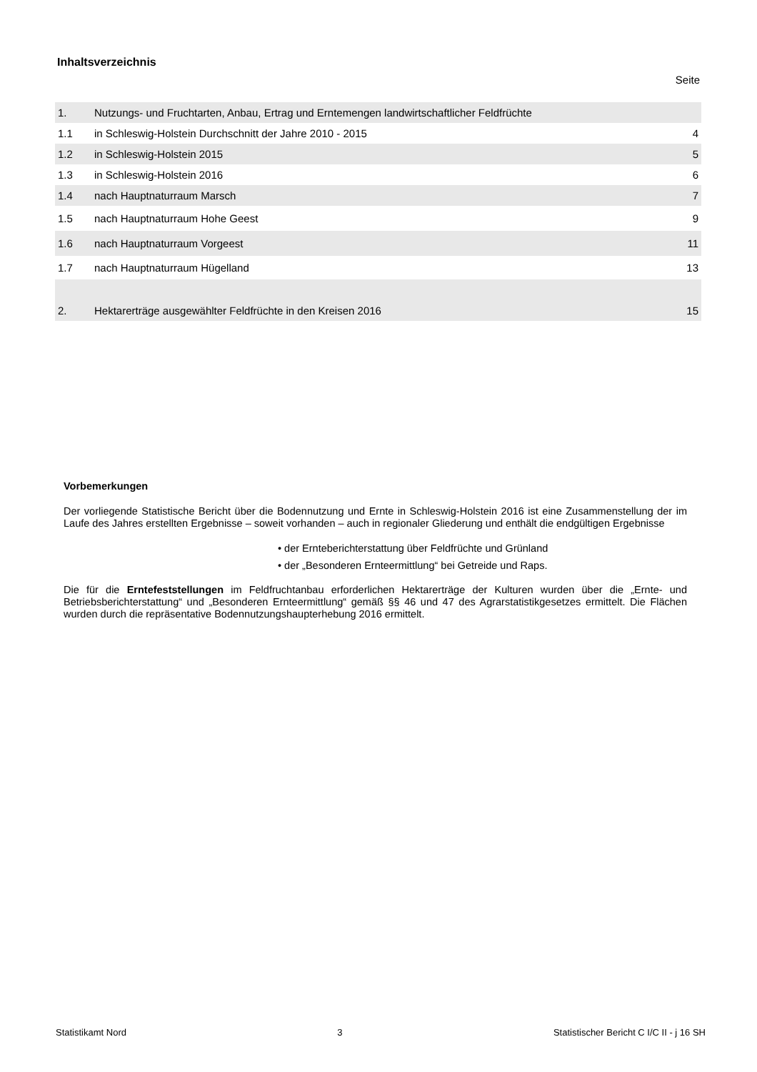Inhaltsverzeichnis
Seite
| 1. | Nutzungs- und Fruchtarten, Anbau, Ertrag und Erntemengen landwirtschaftlicher Feldfrüchte | |
| 1.1 | in Schleswig-Holstein Durchschnitt der Jahre 2010 - 2015 | 4 |
| 1.2 | in Schleswig-Holstein 2015 | 5 |
| 1.3 | in Schleswig-Holstein 2016 | 6 |
| 1.4 | nach Hauptnaturraum Marsch | 7 |
| 1.5 | nach Hauptnaturraum Hohe Geest | 9 |
| 1.6 | nach Hauptnaturraum Vorgeest | 11 |
| 1.7 | nach Hauptnaturraum Hügelland | 13 |
| 2. | Hektarerträge ausgewählter Feldfrüchte in den Kreisen 2016 | 15 |
Vorbemerkungen
Der vorliegende Statistische Bericht über die Bodennutzung und Ernte in Schleswig-Holstein 2016 ist eine Zusammenstellung der im Laufe des Jahres erstellten Ergebnisse – soweit vorhanden – auch in regionaler Gliederung und enthält die endgültigen Ergebnisse
• der Ernteberichterstattung über Feldfrüchte und Grünland
• der „Besonderen Ernteermittlung“ bei Getreide und Raps.
Die für die Erntefeststellungen im Feldfruchtanbau erforderlichen Hektarerträge der Kulturen wurden über die „Ernte- und Betriebsberichterstattung“ und „Besonderen Ernteermittlung“ gemäß §§ 46 und 47 des Agrarstatistikgesetzes ermittelt. Die Flächen wurden durch die repräsentative Bodennutzungshaupterhebung 2016 ermittelt.
Statistikamt Nord 3 Statistischer Bericht C I/C II - j 16 SH